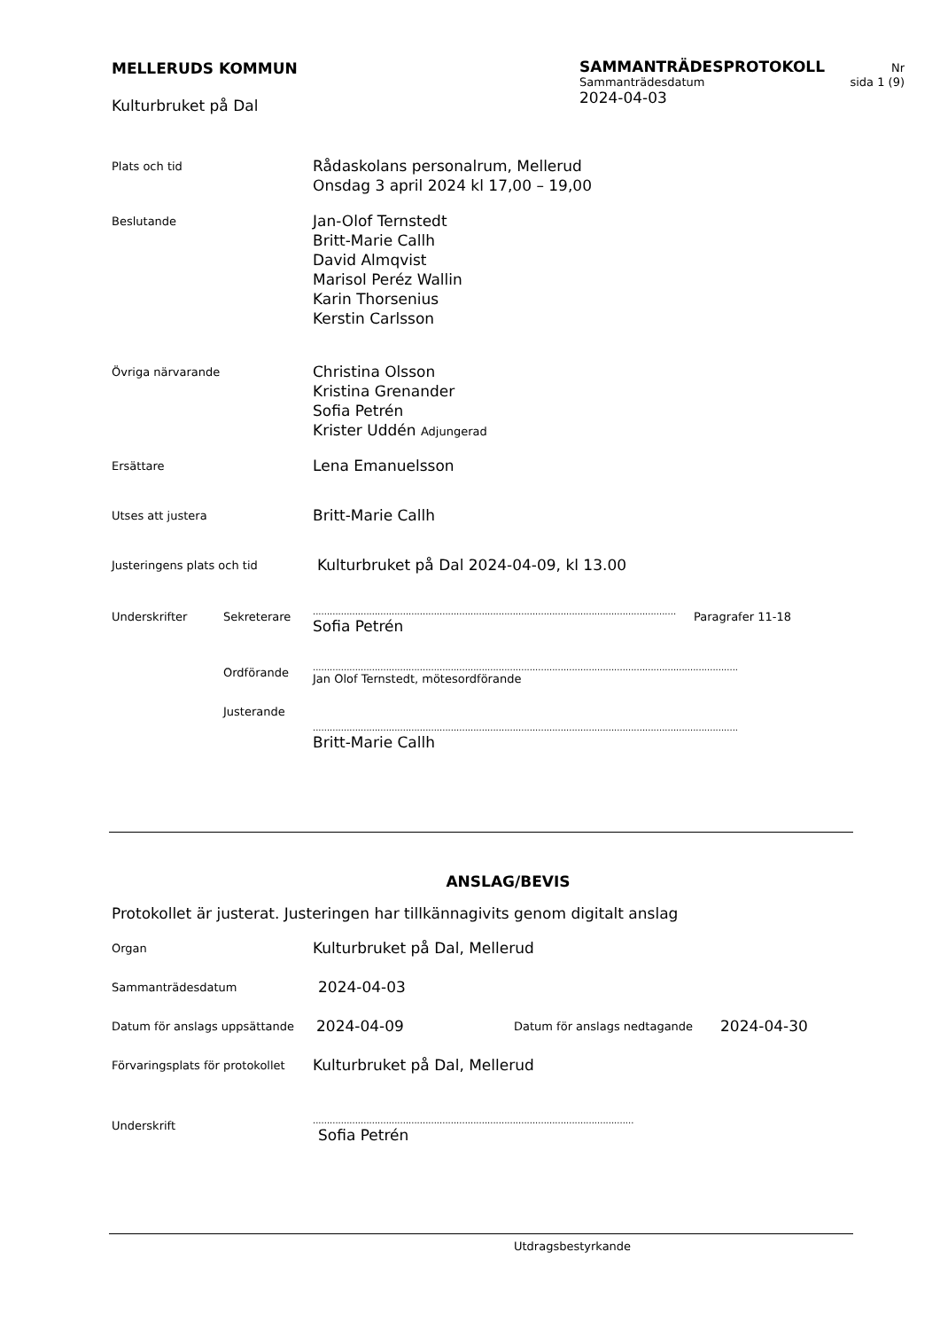MELLERUDS KOMMUN
Kulturbruket på Dal
SAMMANTRÄDESPROTOKOLL Nr
Sammanträdesdatum sida 1 (9)
2024-04-03
Plats och tid
Rådaskolans personalrum, Mellerud
Onsdag 3 april 2024 kl 17,00 – 19,00
Beslutande
Jan-Olof Ternstedt
Britt-Marie Callh
David Almqvist
Marisol Peréz Wallin
Karin Thorsenius
Kerstin Carlsson
Övriga närvarande
Christina Olsson
Kristina Grenander
Sofia Petrén
Krister Uddén Adjungerad
Ersättare
Lena Emanuelsson
Utses att justera
Britt-Marie Callh
Justeringens plats och tid
Kulturbruket på Dal 2024-04-09, kl 13.00
Underskrifter Sekreterare
..............................................................................................................................................
Sofia Petrén
Paragrafer 11-18
Ordförande
.......................................................................................................................................................
Jan Olof Ternstedt, mötesordförande
Justerande
.......................................................................................................................................................
Britt-Marie Callh
ANSLAG/BEVIS
Protokollet är justerat. Justeringen har tillkännagivits genom digitalt anslag
Organ
Kulturbruket på Dal, Mellerud
Sammanträdesdatum
2024-04-03
Datum för anslags uppsättande
2024-04-09
Datum för anslags nedtagande
2024-04-30
Förvaringsplats för protokollet
Kulturbruket på Dal, Mellerud
Underskrift
..................................................................................................................
Sofia Petrén
Utdragsbestyrkande